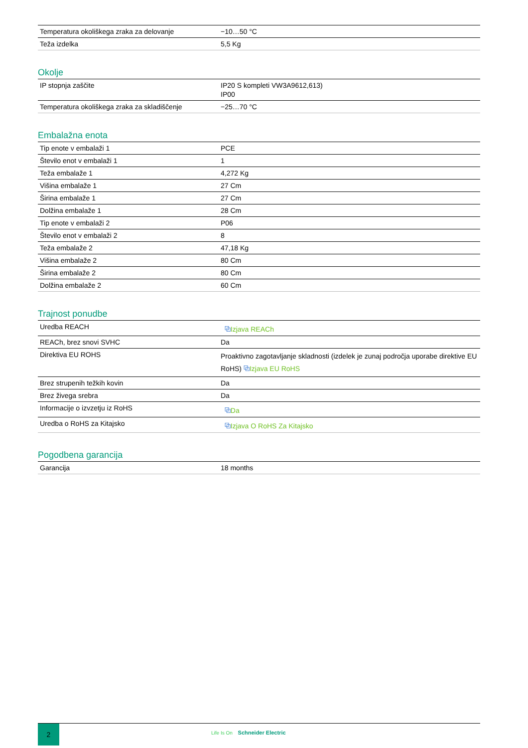| Temperatura okoliškega zraka za delovanje | −10…50 °C |
| Teža izdelka | 5,5 Kg |
Okolje
| IP stopnja zaščite | IP20 S kompleti VW3A9612,613) IP00 |
| Temperatura okoliškega zraka za skladiščenje | −25…70 °C |
Embalažna enota
| Tip enote v embalaži 1 | PCE |
| Število enot v embalaži 1 | 1 |
| Teža embalaže 1 | 4,272 Kg |
| Višina embalaže 1 | 27 Cm |
| Širina embalaže 1 | 27 Cm |
| Dolžina embalaže 1 | 28 Cm |
| Tip enote v embalaži 2 | P06 |
| Število enot v embalaži 2 | 8 |
| Teža embalaže 2 | 47,18 Kg |
| Višina embalaže 2 | 80 Cm |
| Širina embalaže 2 | 80 Cm |
| Dolžina embalaže 2 | 60 Cm |
Trajnost ponudbe
| Uredba REACH | ⧉ Izjava REACh |
| REACh, brez snovi SVHC | Da |
| Direktiva EU ROHS | Proaktivno zagotavljanje skladnosti (izdelek je zunaj področja uporabe direktive EU RoHS) ⧉ Izjava EU RoHS |
| Brez strupenih težkih kovin | Da |
| Brez živega srebra | Da |
| Informacije o izvzetju iz RoHS | ⧉ Da |
| Uredba o RoHS za Kitajsko | ⧉ Izjava O RoHS Za Kitajsko |
Pogodbena garancija
| Garancija | 18 months |
2
Life Is On Schneider Electric